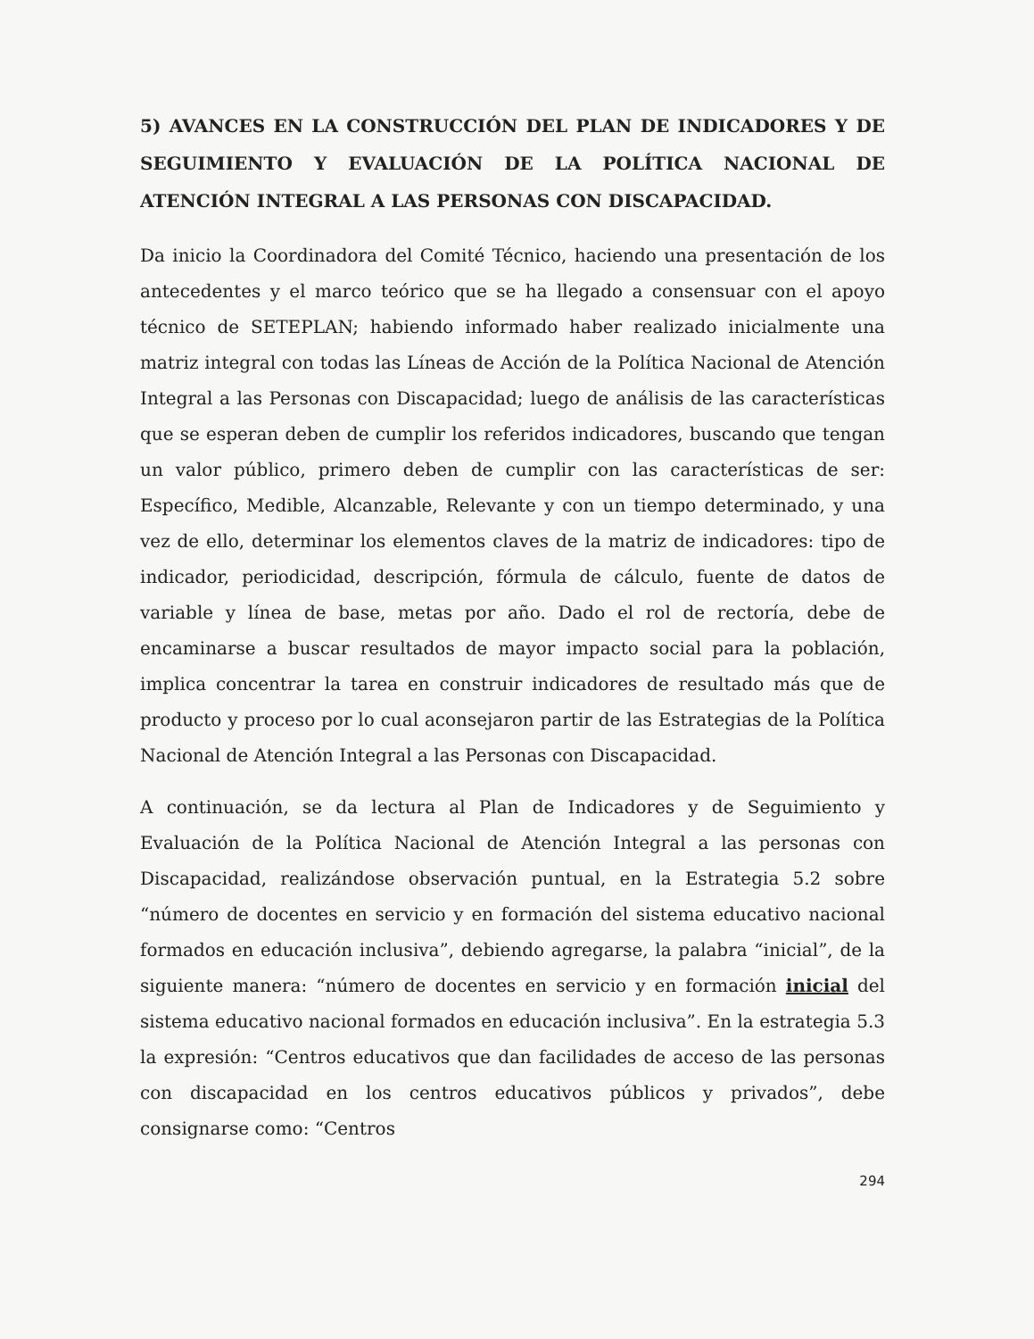5) AVANCES EN LA CONSTRUCCIÓN DEL PLAN DE INDICADORES Y DE SEGUIMIENTO Y EVALUACIÓN DE LA POLÍTICA NACIONAL DE ATENCIÓN INTEGRAL A LAS PERSONAS CON DISCAPACIDAD.
Da inicio la Coordinadora del Comité Técnico, haciendo una presentación de los antecedentes y el marco teórico que se ha llegado a consensuar con el apoyo técnico de SETEPLAN; habiendo informado haber realizado inicialmente una matriz integral con todas las Líneas de Acción de la Política Nacional de Atención Integral a las Personas con Discapacidad; luego de análisis de las características que se esperan deben de cumplir los referidos indicadores, buscando que tengan un valor público, primero deben de cumplir con las características de ser: Específico, Medible, Alcanzable, Relevante y con un tiempo determinado, y una vez de ello, determinar los elementos claves de la matriz de indicadores: tipo de indicador, periodicidad, descripción, fórmula de cálculo, fuente de datos de variable y línea de base, metas por año. Dado el rol de rectoría, debe de encaminarse a buscar resultados de mayor impacto social para la población, implica concentrar la tarea en construir indicadores de resultado más que de producto y proceso por lo cual aconsejaron partir de las Estrategias de la Política Nacional de Atención Integral a las Personas con Discapacidad.
A continuación, se da lectura al Plan de Indicadores y de Seguimiento y Evaluación de la Política Nacional de Atención Integral a las personas con Discapacidad, realizándose observación puntual, en la Estrategia 5.2 sobre “número de docentes en servicio y en formación del sistema educativo nacional formados en educación inclusiva”, debiendo agregarse, la palabra “inicial”, de la siguiente manera: “número de docentes en servicio y en formación inicial del sistema educativo nacional formados en educación inclusiva”. En la estrategia 5.3 la expresión: “Centros educativos que dan facilidades de acceso de las personas con discapacidad en los centros educativos públicos y privados”, debe consignarse como: “Centros
294